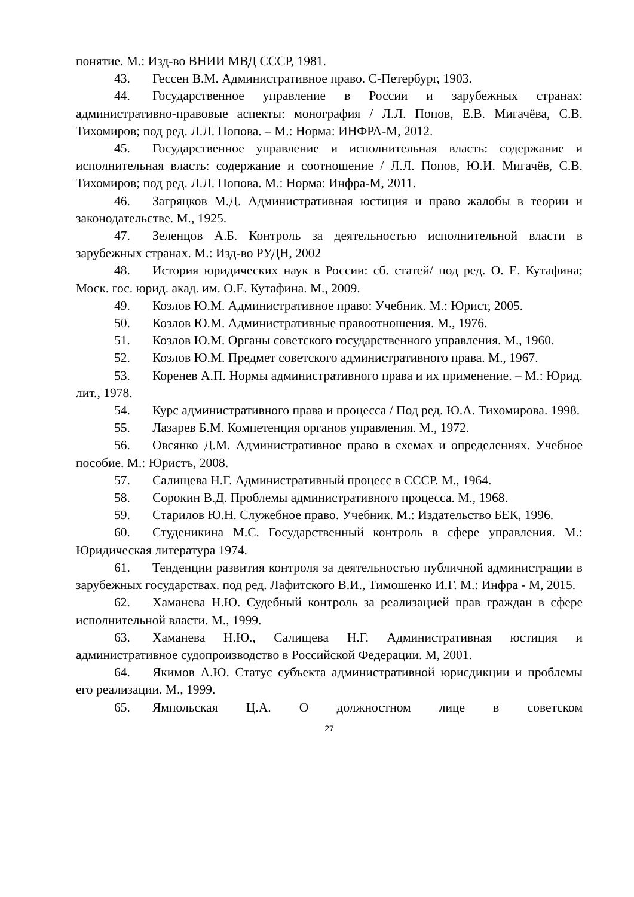понятие. М.: Изд-во ВНИИ МВД СССР, 1981.
43. Гессен В.М. Административное право. С-Петербург, 1903.
44. Государственное управление в России и зарубежных странах: административно-правовые аспекты: монография / Л.Л. Попов, Е.В. Мигачёва, С.В. Тихомиров; под ред. Л.Л. Попова. – М.: Норма: ИНФРА-М, 2012.
45. Государственное управление и исполнительная власть: содержание и исполнительная власть: содержание и соотношение / Л.Л. Попов, Ю.И. Мигачёв, С.В. Тихомиров; под ред. Л.Л. Попова. М.: Норма: Инфра-М, 2011.
46. Загряцков М.Д. Административная юстиция и право жалобы в теории и законодательстве. М., 1925.
47. Зеленцов А.Б. Контроль за деятельностью исполнительной власти в зарубежных странах. М.: Изд-во РУДН, 2002
48. История юридических наук в России: сб. статей/ под ред. О. Е. Кутафина; Моск. гос. юрид. акад. им. О.Е. Кутафина. М., 2009.
49. Козлов Ю.М. Административное право: Учебник. М.: Юрист, 2005.
50. Козлов Ю.М. Административные правоотношения. М., 1976.
51. Козлов Ю.М. Органы советского государственного управления. М., 1960.
52. Козлов Ю.М. Предмет советского административного права. М., 1967.
53. Коренев А.П. Нормы административного права и их применение. – М.: Юрид. лит., 1978.
54. Курс административного права и процесса / Под ред. Ю.А. Тихомирова. 1998.
55. Лазарев Б.М. Компетенция органов управления. М., 1972.
56. Овсянко Д.М. Административное право в схемах и определениях. Учебное пособие. М.: Юристъ, 2008.
57. Салищева Н.Г. Административный процесс в СССР. М., 1964.
58. Сорокин В.Д. Проблемы административного процесса. М., 1968.
59. Старилов Ю.Н. Служебное право. Учебник. М.: Издательство БЕК, 1996.
60. Студеникина М.С. Государственный контроль в сфере управления. М.: Юридическая литература 1974.
61. Тенденции развития контроля за деятельностью публичной администрации в зарубежных государствах. под ред. Лафитского В.И., Тимошенко И.Г. М.: Инфра - М, 2015.
62. Хаманева Н.Ю. Судебный контроль за реализацией прав граждан в сфере исполнительной власти. М., 1999.
63. Хаманева Н.Ю., Салищева Н.Г. Административная юстиция и административное судопроизводство в Российской Федерации. М, 2001.
64. Якимов А.Ю. Статус субъекта административной юрисдикции и проблемы его реализации. М., 1999.
65. Ямпольская Ц.А. О должностном лице в советском
27